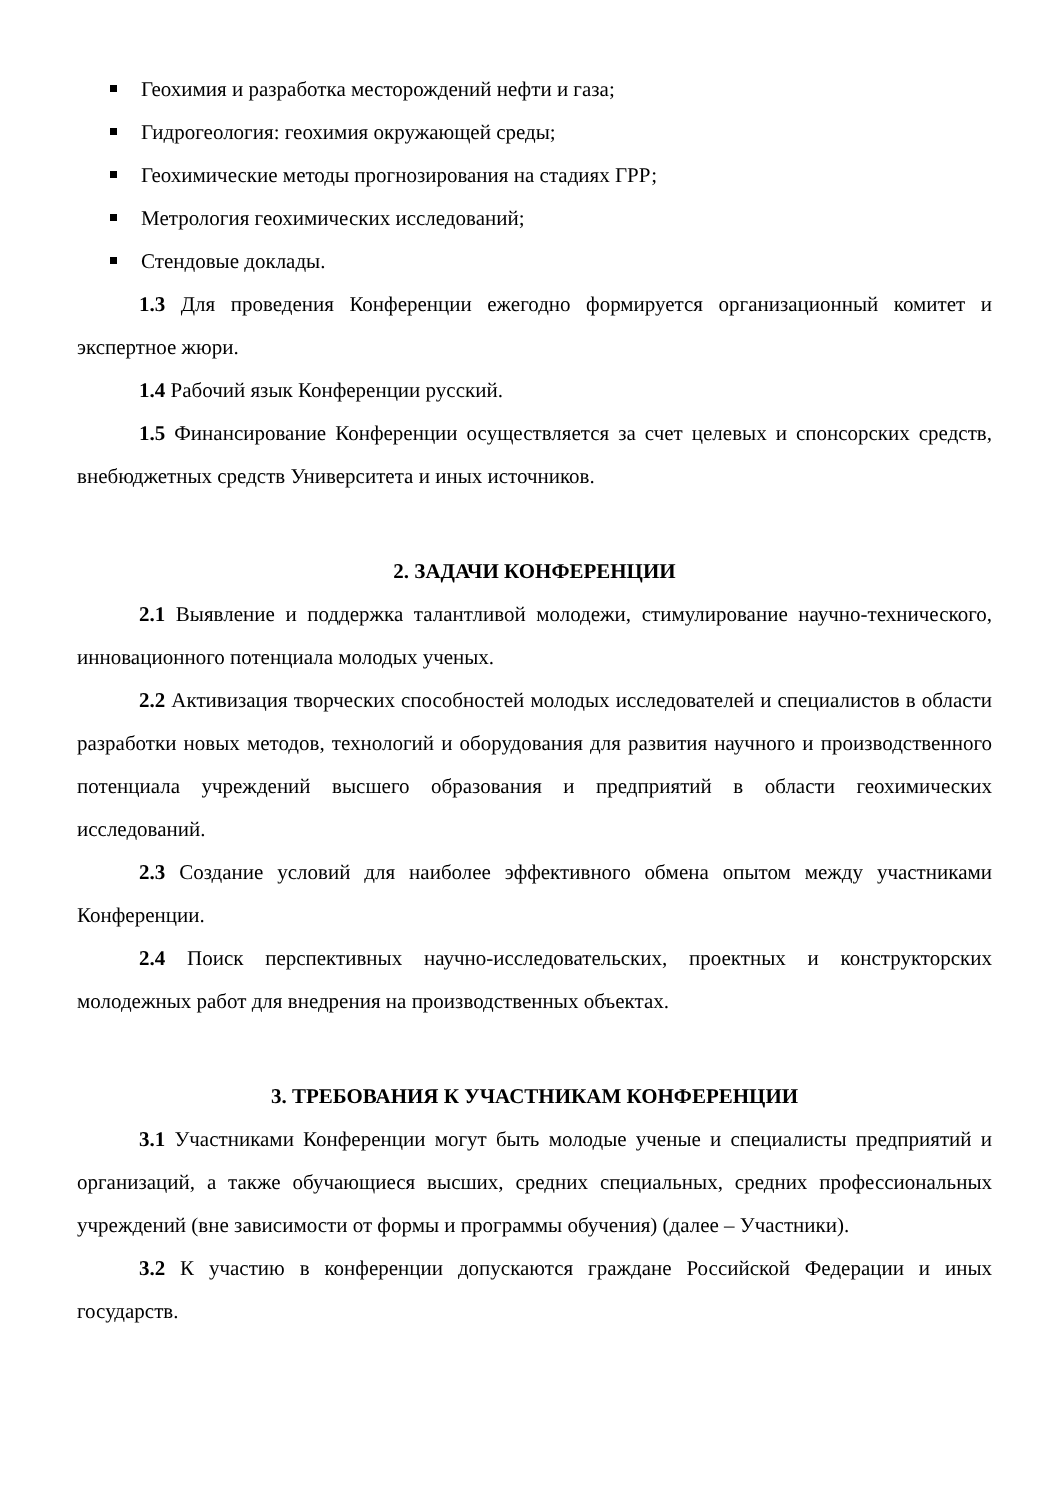Геохимия и разработка месторождений нефти и газа;
Гидрогеология: геохимия окружающей среды;
Геохимические методы прогнозирования на стадиях ГРР;
Метрология геохимических исследований;
Стендовые доклады.
1.3 Для проведения Конференции ежегодно формируется организационный комитет и экспертное жюри.
1.4 Рабочий язык Конференции русский.
1.5 Финансирование Конференции осуществляется за счет целевых и спонсорских средств, внебюджетных средств Университета и иных источников.
2. ЗАДАЧИ КОНФЕРЕНЦИИ
2.1 Выявление и поддержка талантливой молодежи, стимулирование научно-технического, инновационного потенциала молодых ученых.
2.2 Активизация творческих способностей молодых исследователей и специалистов в области разработки новых методов, технологий и оборудования для развития научного и производственного потенциала учреждений высшего образования и предприятий в области геохимических исследований.
2.3 Создание условий для наиболее эффективного обмена опытом между участниками Конференции.
2.4 Поиск перспективных научно-исследовательских, проектных и конструкторских молодежных работ для внедрения на производственных объектах.
3. ТРЕБОВАНИЯ К УЧАСТНИКАМ КОНФЕРЕНЦИИ
3.1 Участниками Конференции могут быть молодые ученые и специалисты предприятий и организаций, а также обучающиеся высших, средних специальных, средних профессиональных учреждений (вне зависимости от формы и программы обучения) (далее – Участники).
3.2 К участию в конференции допускаются граждане Российской Федерации и иных государств.